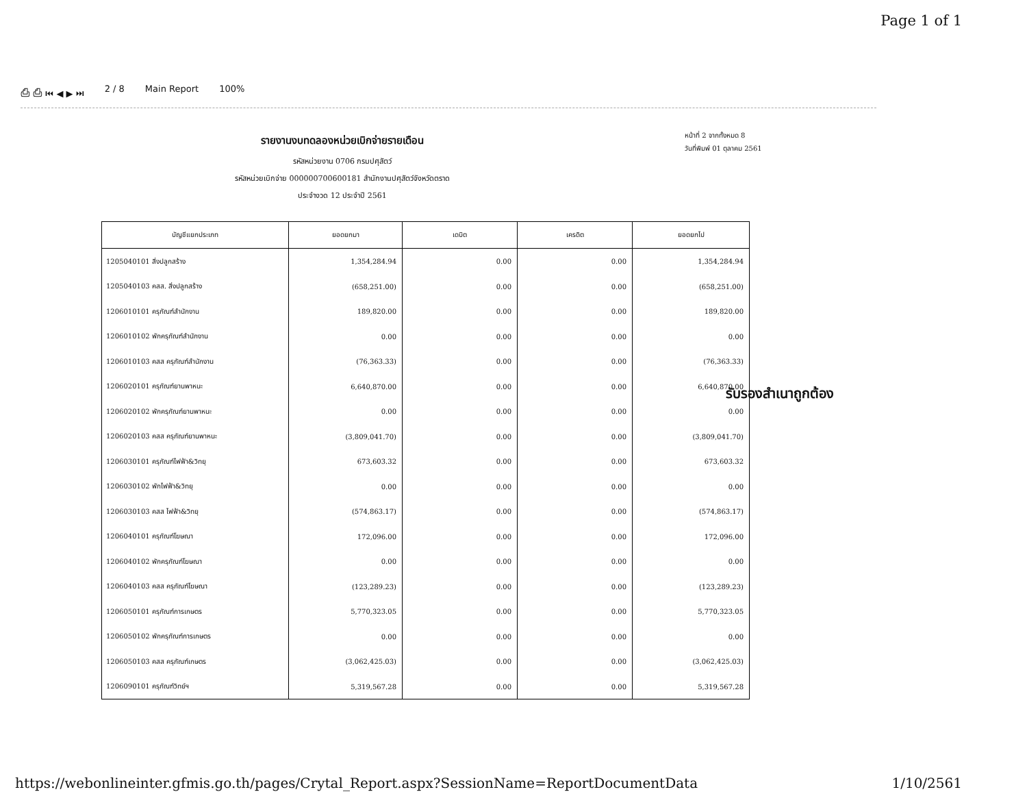Page 1 of 1
⎙ ⎙ ⏮ ◀ ▶ ⏭ 2 / 8 Main Report 100%
รายงานงบทดลองหน่วยเบิกจ่ายรายเดือน
รหัสหน่วยงาน 0706 กรมปศุสัตว์
รหัสหน่วยเบิกจ่าย 000000700600181 สำนักงานปศุสัตว์จังหวัดตราด
ประจำงวด 12 ประจำปี 2561
หน้าที่ 2 จากทั้งหมด 8
วันที่พิมพ์ 01 ตุลาคม 2561
| บัญชีแยกประเภท | ยอดยกมา | เดบิต | เครดิต | ยอดยกไป |
| --- | --- | --- | --- | --- |
| 1205040101 สิ่งปลูกสร้าง | 1,354,284.94 | 0.00 | 0.00 | 1,354,284.94 |
| 1205040103 คสส. สิ่งปลูกสร้าง | (658,251.00) | 0.00 | 0.00 | (658,251.00) |
| 1206010101 ครุภัณฑ์สำนักงาน | 189,820.00 | 0.00 | 0.00 | 189,820.00 |
| 1206010102 พักครุภัณฑ์สำนักงาน | 0.00 | 0.00 | 0.00 | 0.00 |
| 1206010103 คสส ครุภัณฑ์สำนักงาน | (76,363.33) | 0.00 | 0.00 | (76,363.33) |
| 1206020101 ครุภัณฑ์ยานพาหนะ | 6,640,870.00 | 0.00 | 0.00 | 6,640,870.00 |
| 1206020102 พักครุภัณฑ์ยานพาหนะ | 0.00 | 0.00 | 0.00 | 0.00 |
| 1206020103 คสส ครุภัณฑ์ยานพาหนะ | (3,809,041.70) | 0.00 | 0.00 | (3,809,041.70) |
| 1206030101 ครุภัณฑ์ไฟฟ้า&วิทยุ | 673,603.32 | 0.00 | 0.00 | 673,603.32 |
| 1206030102 พักไฟฟ้า&วิทยุ | 0.00 | 0.00 | 0.00 | 0.00 |
| 1206030103 คสส ไฟฟ้า&วิทยุ | (574,863.17) | 0.00 | 0.00 | (574,863.17) |
| 1206040101 ครุภัณฑ์โฆษณา | 172,096.00 | 0.00 | 0.00 | 172,096.00 |
| 1206040102 พักครุภัณฑ์โฆษณา | 0.00 | 0.00 | 0.00 | 0.00 |
| 1206040103 คสส ครุภัณฑ์โฆษณา | (123,289.23) | 0.00 | 0.00 | (123,289.23) |
| 1206050101 ครุภัณฑ์การเกษตร | 5,770,323.05 | 0.00 | 0.00 | 5,770,323.05 |
| 1206050102 พักครุภัณฑ์การเกษตร | 0.00 | 0.00 | 0.00 | 0.00 |
| 1206050103 คสส ครุภัณฑ์เกษตร | (3,062,425.03) | 0.00 | 0.00 | (3,062,425.03) |
| 1206090101 ครุภัณฑ์วิทย์ฯ | 5,319,567.28 | 0.00 | 0.00 | 5,319,567.28 |
รับรองสำเนาถูกต้อง
https://webonlineinter.gfmis.go.th/pages/Crytal_Report.aspx?SessionName=ReportDocumentData 1/10/2561